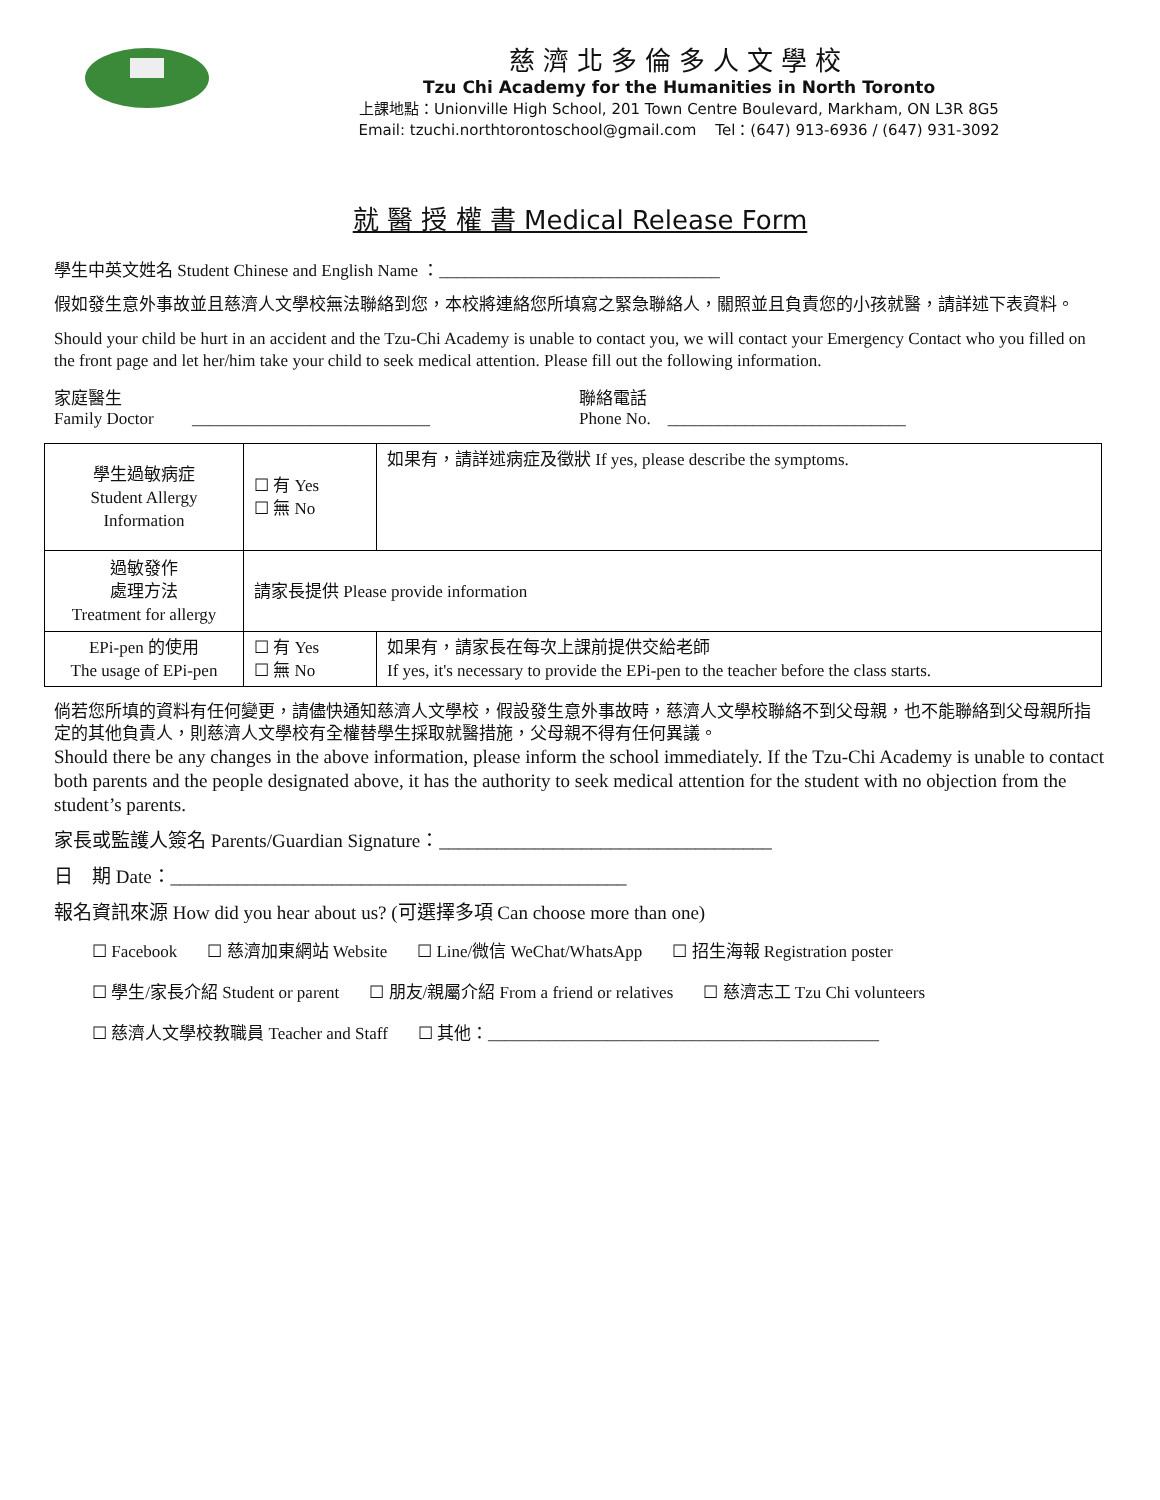慈濟北多倫多人文學校
Tzu Chi Academy for the Humanities in North Toronto
上課地點：Unionville High School, 201 Town Centre Boulevard, Markham, ON L3R 8G5
Email: tzuchi.northtorontoschool@gmail.com Tel：(647) 913-6936 / (647) 931-3092
就 醫 授 權 書 Medical Release Form
學生中英文姓名 Student Chinese and English Name ：_________________________________
假如發生意外事故並且慈濟人文學校無法聯絡到您，本校將連絡您所填寫之緊急聯絡人，關照並且負責您的小孩就醫，請詳述下表資料。
Should your child be hurt in an accident and the Tzu-Chi Academy is unable to contact you, we will contact your Emergency Contact who you filled on the front page and let her/him take your child to seek medical attention. Please fill out the following information.
家庭醫生
Family Doctor ____________________________
聯絡電話
Phone No. ____________________________
| 學生過敏病症 Student Allergy Information | ☐ 有 Yes ☐ 無 No | 如果有，請詳述病症及徵狀 If yes, please describe the symptoms. |
| 過敏發作 處理方法 Treatment for allergy | 請家長提供 Please provide information | |
| EPi-pen 的使用 The usage of EPi-pen | ☐ 有 Yes ☐ 無 No | 如果有，請家長在每次上課前提供交給老師 If yes, it's necessary to provide the EPi-pen to the teacher before the class starts. |
倘若您所填的資料有任何變更，請儘快通知慈濟人文學校，假設發生意外事故時，慈濟人文學校聯絡不到父母親，也不能聯絡到父母親所指定的其他負責人，則慈濟人文學校有全權替學生採取就醫措施，父母親不得有任何異議。
Should there be any changes in the above information, please inform the school immediately. If the Tzu-Chi Academy is unable to contact both parents and the people designated above, it has the authority to seek medical attention for the student with no objection from the student’s parents.
家長或監護人簽名 Parents/Guardian Signature：___________________________________
日 期 Date：________________________________________________
報名資訊來源 How did you hear about us? (可選擇多項 Can choose more than one)
☐ Facebook ☐ 慈濟加東網站 Website ☐ Line/微信 WeChat/WhatsApp ☐ 招生海報 Registration poster
☐ 學生/家長介紹 Student or parent ☐ 朋友/親屬介紹 From a friend or relatives ☐ 慈濟志工 Tzu Chi volunteers
☐ 慈濟人文學校教職員 Teacher and Staff ☐ 其他：______________________________________________